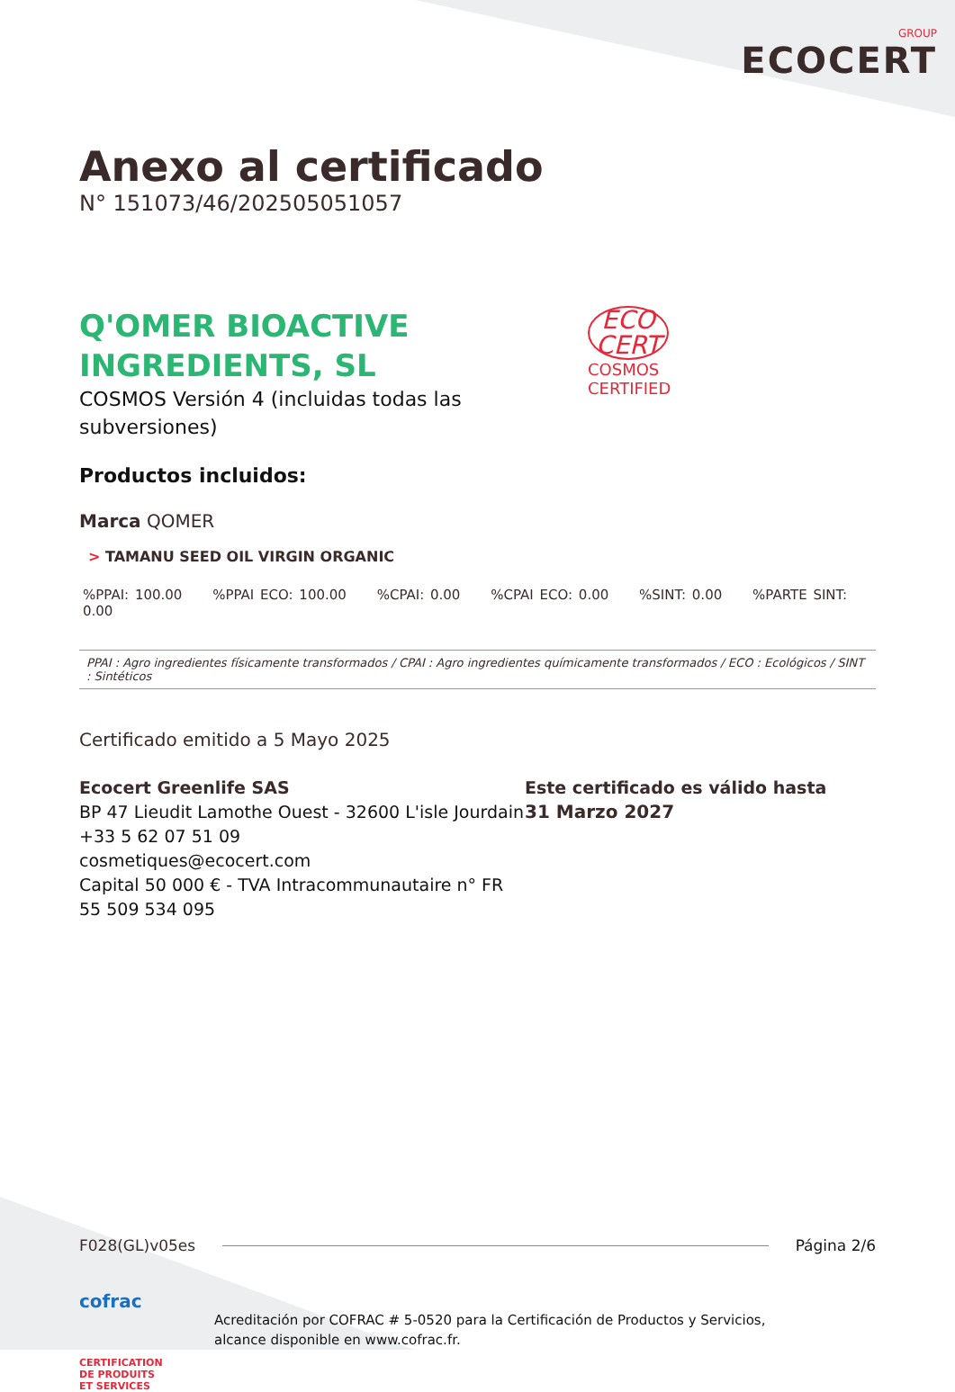GROUP
ECOCERT
Anexo al certificado
N° 151073/46/202505051057
Q'OMER BIOACTIVE
INGREDIENTS, SL
COSMOS Versión 4 (incluidas todas las
subversiones)
ECO
CERT
COSMOS
CERTIFIED
Productos incluidos:
Marca QOMER
> TAMANU SEED OIL VIRGIN ORGANIC
%PPAI: 100.00 %PPAI ECO: 100.00 %CPAI: 0.00 %CPAI ECO: 0.00 %SINT: 0.00 %PARTE SINT: 0.00
PPAI : Agro ingredientes físicamente transformados / CPAI : Agro ingredientes químicamente transformados / ECO : Ecológicos / SINT : Sintéticos
Certificado emitido a 5 Mayo 2025
Ecocert Greenlife SAS
BP 47 Lieudit Lamothe Ouest - 32600 L'isle Jourdain
+33 5 62 07 51 09
cosmetiques@ecocert.com
Capital 50 000 € - TVA Intracommunautaire n° FR 55 509 534 095
Este certificado es válido hasta
31 Marzo 2027
F028(GL)v05es Página 2/6
cofrac
CERTIFICATION
DE PRODUITS
ET SERVICES
Acreditación por COFRAC # 5-0520 para la Certificación de Productos y Servicios,
alcance disponible en www.cofrac.fr.